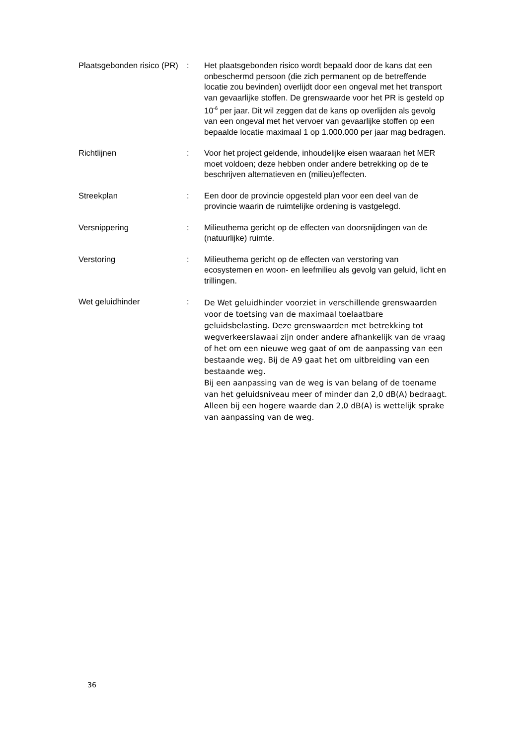Plaatsgebonden risico (PR)
: Het plaatsgebonden risico wordt bepaald door de kans dat een onbeschermd persoon (die zich permanent op de betreffende locatie zou bevinden) overlijdt door een ongeval met het transport van gevaarlijke stoffen. De grenswaarde voor het PR is gesteld op 10<sup>-6</sup> per jaar. Dit wil zeggen dat de kans op overlijden als gevolg van een ongeval met het vervoer van gevaarlijke stoffen op een bepaalde locatie maximaal 1 op 1.000.000 per jaar mag bedragen.
Richtlijnen : Voor het project geldende, inhoudelijke eisen waaraan het MER moet voldoen; deze hebben onder andere betrekking op de te beschrijven alternatieven en (milieu)effecten.
Streekplan : Een door de provincie opgesteld plan voor een deel van de provincie waarin de ruimtelijke ordening is vastgelegd.
Versnippering : Milieuthema gericht op de effecten van doorsnijdingen van de (natuurlijke) ruimte.
Verstoring : Milieuthema gericht op de effecten van verstoring van ecosystemen en woon- en leefmilieu als gevolg van geluid, licht en trillingen.
Wet geluidhinder :
De Wet geluidhinder voorziet in verschillende grenswaarden voor de toetsing van de maximaal toelaatbare geluidsbelasting. Deze grenswaarden met betrekking tot wegverkeerslawaai zijn onder andere afhankelijk van de vraag of het om een nieuwe weg gaat of om de aanpassing van een bestaande weg. Bij de A9 gaat het om uitbreiding van een bestaande weg.
Bij een aanpassing van de weg is van belang of de toename van het geluidsniveau meer of minder dan 2,0 dB(A) bedraagt. Alleen bij een hogere waarde dan 2,0 dB(A) is wettelijk sprake van aanpassing van de weg.
36